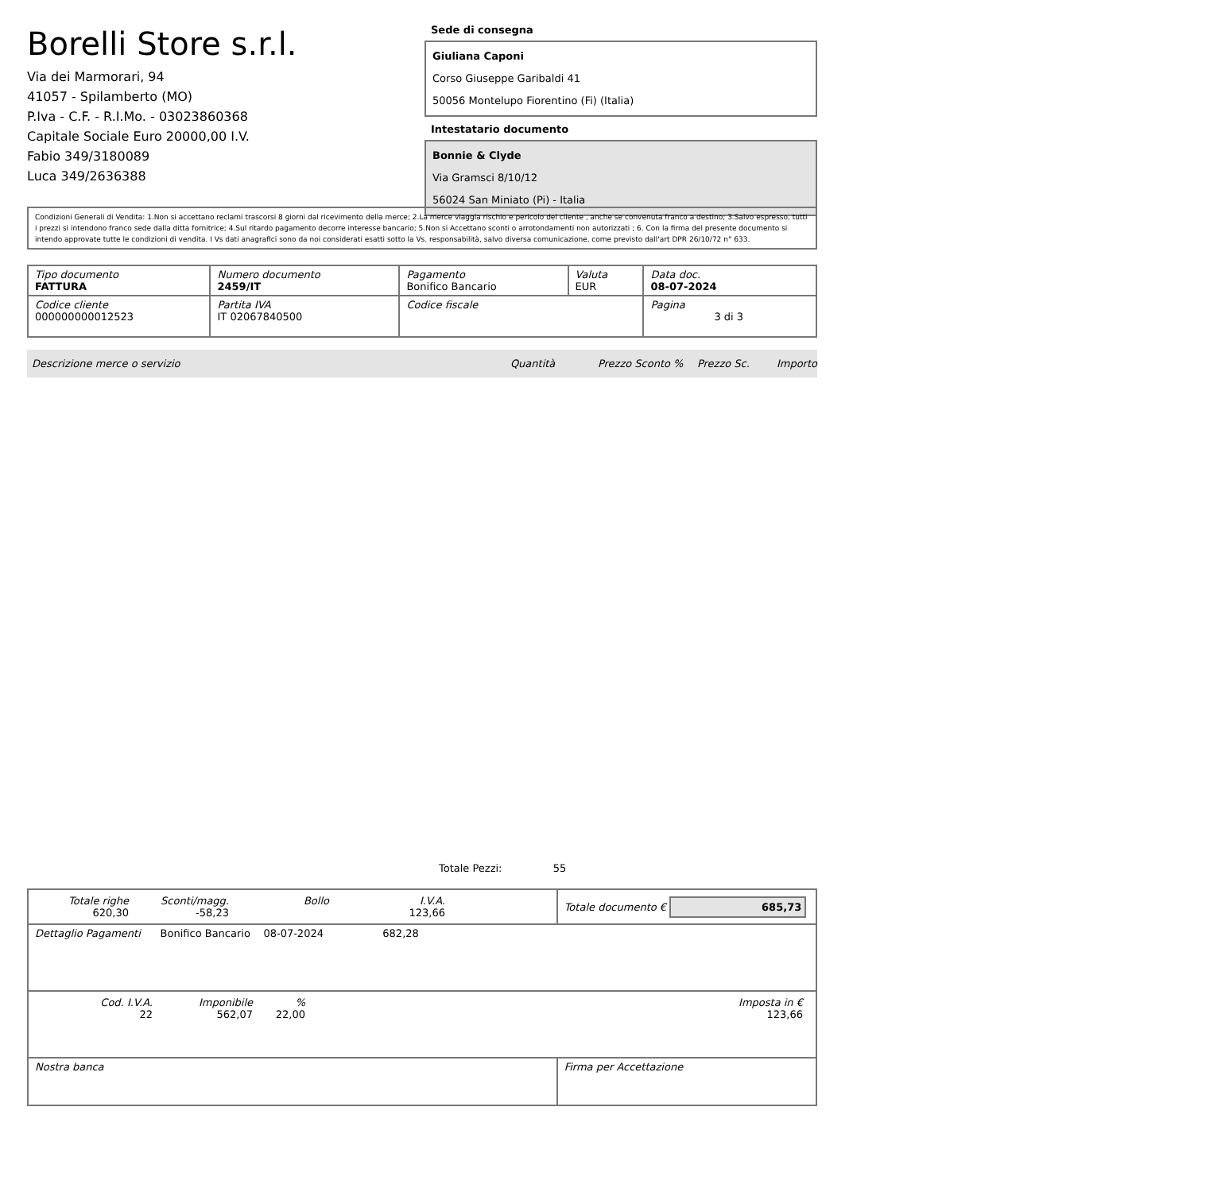Borelli Store s.r.l.
Via dei Marmorari, 94
41057 - Spilamberto (MO)
P.Iva - C.F. - R.I.Mo. - 03023860368
Capitale Sociale Euro 20000,00 I.V.
Fabio 349/3180089
Luca 349/2636388
Sede di consegna
Giuliana Caponi
Corso Giuseppe Garibaldi 41
50056 Montelupo Fiorentino (Fi) (Italia)
Intestatario documento
Bonnie & Clyde
Via Gramsci 8/10/12
56024 San Miniato (Pi) - Italia
Condizioni Generali di Vendita: 1.Non si accettano reclami trascorsi 8 giorni dal ricevimento della merce; 2.La merce viaggia rischio e pericolo del cliente , anche se convenuta franco a destino; 3.Salvo espresso, tutti i prezzi si intendono franco sede dalla ditta fornitrice; 4.Sul ritardo pagamento decorre interesse bancario; 5.Non si Accettano sconti o arrotondamenti non autorizzati ; 6. Con la firma del presente documento si intendo approvate tutte le condizioni di vendita. I Vs dati anagrafici sono da noi considerati esatti sotto la Vs. responsabilità, salvo diversa comunicazione, come previsto dall'art DPR 26/10/72 n° 633.
| Tipo documento FATTURA | Numero documento 2459/IT | Pagamento Bonifico Bancario | Valuta EUR | Data doc. 08-07-2024 |
| Codice cliente 000000000012523 | Partita IVA IT 02067840500 | Codice fiscale | | Pagina 3 di 3 |
Descrizione merce o servizio Quantità Prezzo Sconto % Prezzo Sc. Importo
Totale Pezzi: 55
| / Totale righe 620,30 / Sconti/magg. -58,23 / Bollo / I.V.A. 123,66 / | Totale documento € 685,73 |
| Dettaglio Pagamenti Bonifico Bancario 08-07-2024 682,28 | |
| / Cod. I.V.A. 22 / Imponibile 562,07 / % 22,00 / Imposta in € 123,66 / | |
| Nostra banca | Firma per Accettazione |